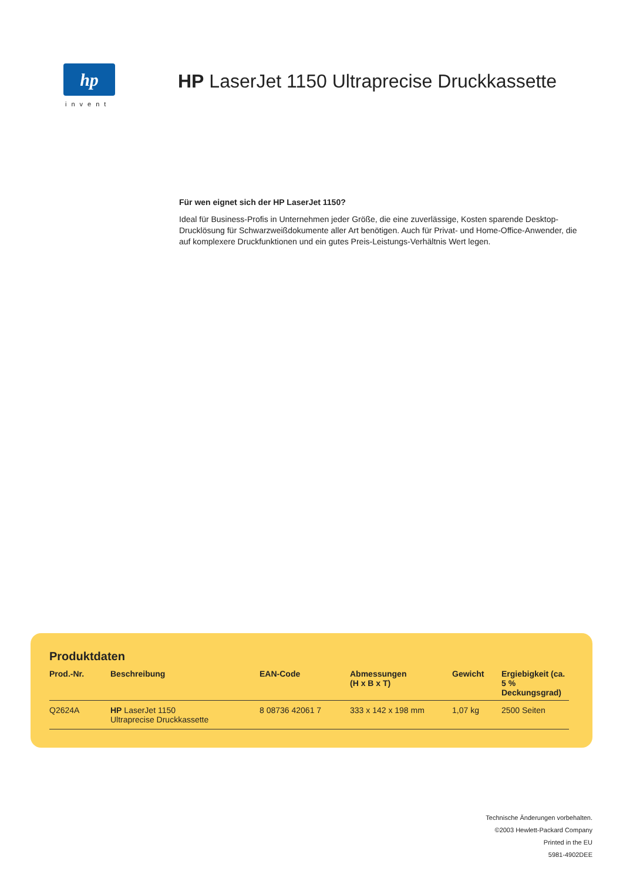hp
invent
HP LaserJet 1150 Ultraprecise Druckkassette
Für wen eignet sich der HP LaserJet 1150?
Ideal für Business-Profis in Unternehmen jeder Größe, die eine zuverlässige, Kosten sparende Desktop-Drucklösung für Schwarzweißdokumente aller Art benötigen. Auch für Privat- und Home-Office-Anwender, die auf komplexere Druckfunktionen und ein gutes Preis-Leistungs-Verhältnis Wert legen.
Produktdaten
| Prod.-Nr. | Beschreibung | EAN-Code | Abmessungen (H x B x T) | Gewicht | Ergiebigkeit (ca. 5 % Deckungsgrad) |
| --- | --- | --- | --- | --- | --- |
| Q2624A | HP LaserJet 1150 Ultraprecise Druckkassette | 8 08736 42061 7 | 333 x 142 x 198 mm | 1,07 kg | 2500 Seiten |
Technische Änderungen vorbehalten.
©2003 Hewlett-Packard Company
Printed in the EU
5981-4902DEE